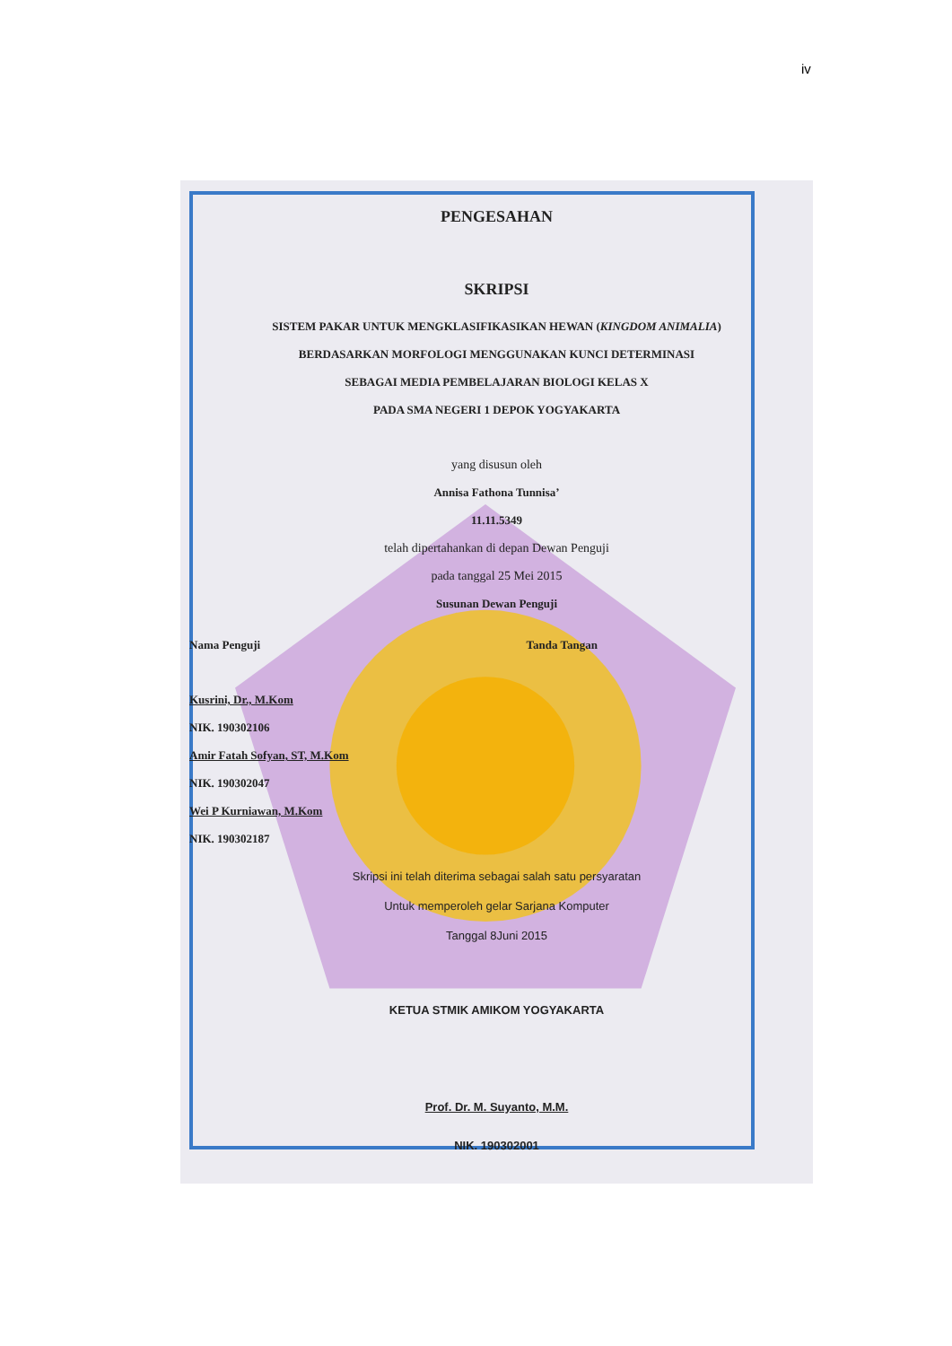iv
PENGESAHAN
SKRIPSI
SISTEM PAKAR UNTUK MENGKLASIFIKASIKAN HEWAN (KINGDOM ANIMALIA)
BERDASARKAN MORFOLOGI MENGGUNAKAN KUNCI DETERMINASI
SEBAGAI MEDIA PEMBELAJARAN BIOLOGI KELAS X
PADA SMA NEGERI 1 DEPOK YOGYAKARTA
yang disusun oleh
Annisa Fathona Tunnisa’
11.11.5349
telah dipertahankan di depan Dewan Penguji
pada tanggal 25 Mei 2015
Susunan Dewan Penguji
Nama Penguji Tanda Tangan
Kusrini, Dr., M.Kom
NIK. 190302106
Amir Fatah Sofyan, ST, M.Kom
NIK. 190302047
Wei P Kurniawan, M.Kom
NIK. 190302187
Skripsi ini telah diterima sebagai salah satu persyaratan
Untuk memperoleh gelar Sarjana Komputer
Tanggal 8Juni 2015
KETUA STMIK AMIKOM YOGYAKARTA
Prof. Dr. M. Suyanto, M.M.
NIK. 190302001